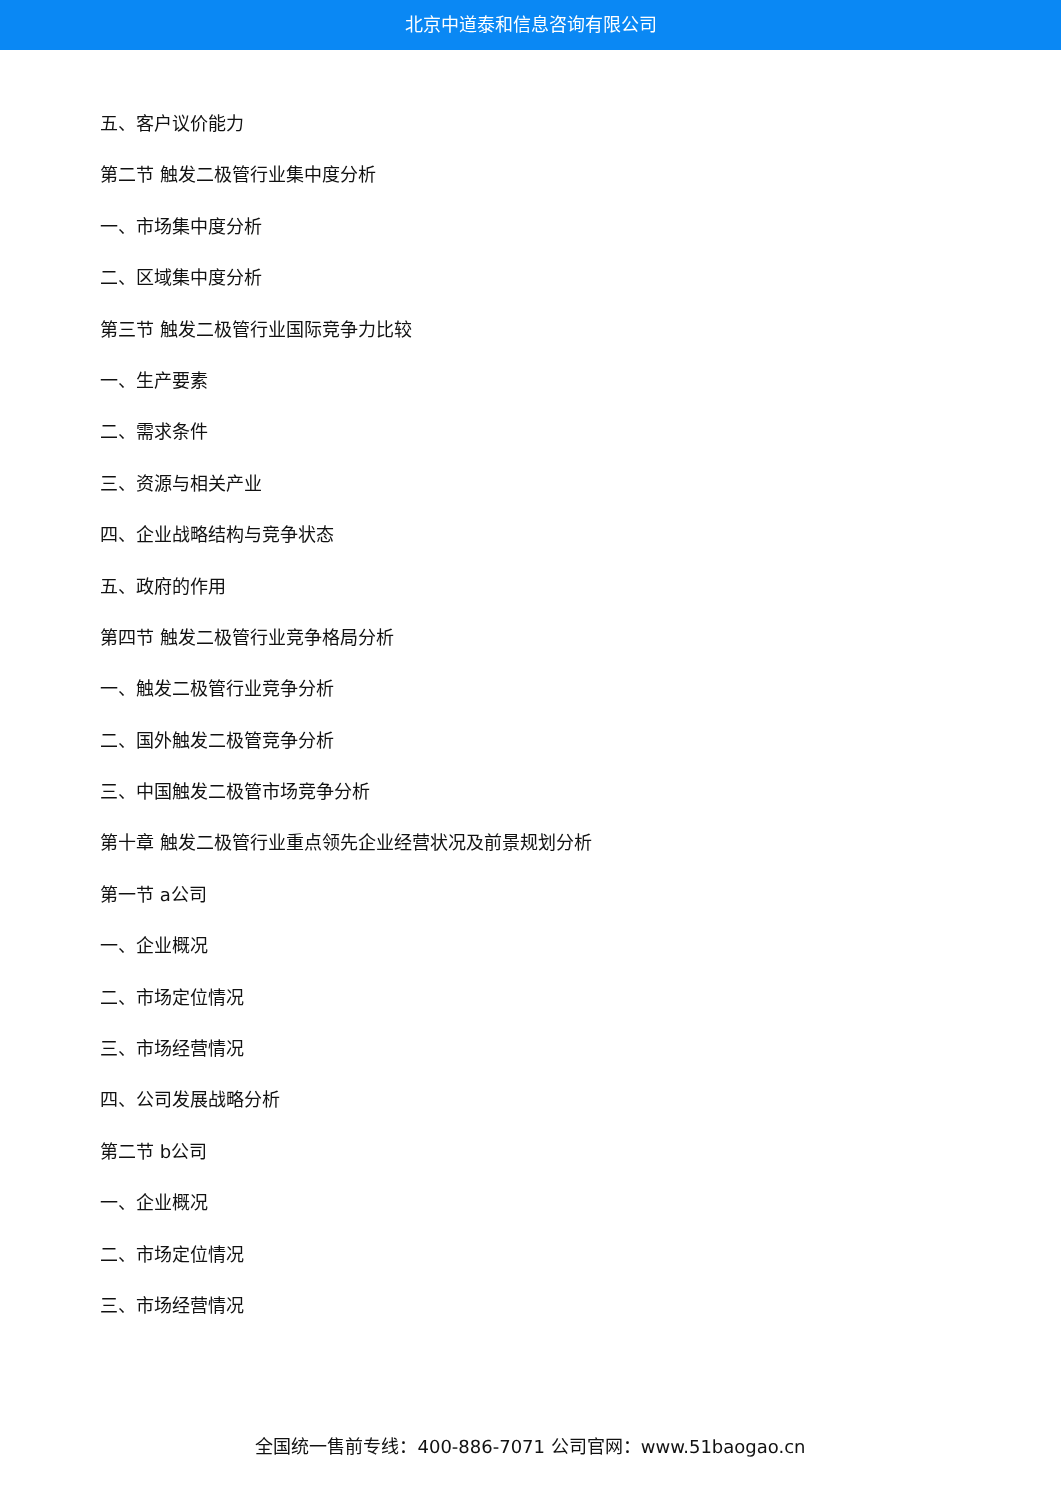北京中道泰和信息咨询有限公司
五、客户议价能力
第二节 触发二极管行业集中度分析
一、市场集中度分析
二、区域集中度分析
第三节 触发二极管行业国际竞争力比较
一、生产要素
二、需求条件
三、资源与相关产业
四、企业战略结构与竞争状态
五、政府的作用
第四节 触发二极管行业竞争格局分析
一、触发二极管行业竞争分析
二、国外触发二极管竞争分析
三、中国触发二极管市场竞争分析
第十章 触发二极管行业重点领先企业经营状况及前景规划分析
第一节 a公司
一、企业概况
二、市场定位情况
三、市场经营情况
四、公司发展战略分析
第二节 b公司
一、企业概况
二、市场定位情况
三、市场经营情况
全国统一售前专线：400-886-7071 公司官网：www.51baogao.cn